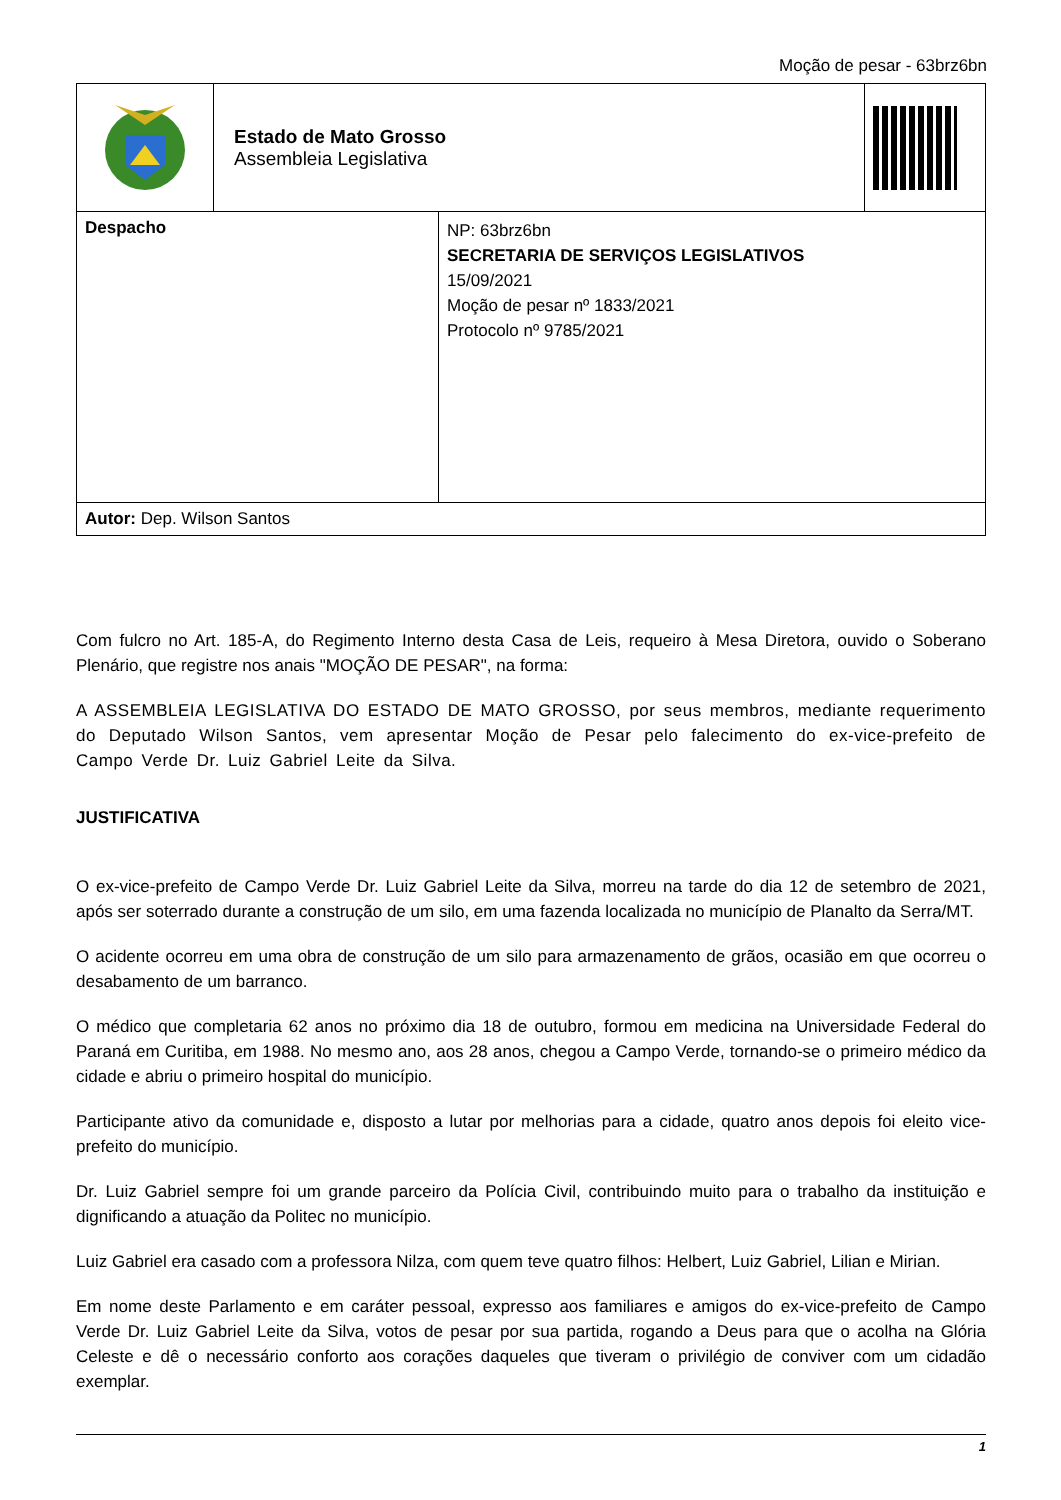Moção de pesar - 63brz6bn
| | Estado de Mato Grosso Assembleia Legislativa | |
| Despacho | NP: 63brz6bn SECRETARIA DE SERVIÇOS LEGISLATIVOS 15/09/2021 Moção de pesar nº 1833/2021 Protocolo nº 9785/2021 |
| Autor: Dep. Wilson Santos | |
Com fulcro no Art. 185-A, do Regimento Interno desta Casa de Leis, requeiro à Mesa Diretora, ouvido o Soberano Plenário, que registre nos anais "MOÇÃO DE PESAR", na forma:
A ASSEMBLEIA LEGISLATIVA DO ESTADO DE MATO GROSSO, por seus membros, mediante requerimento do Deputado Wilson Santos, vem apresentar Moção de Pesar pelo falecimento do ex-vice-prefeito de Campo Verde Dr. Luiz Gabriel Leite da Silva.
JUSTIFICATIVA
O ex-vice-prefeito de Campo Verde Dr. Luiz Gabriel Leite da Silva, morreu na tarde do dia 12 de setembro de 2021, após ser soterrado durante a construção de um silo, em uma fazenda localizada no município de Planalto da Serra/MT.
O acidente ocorreu em uma obra de construção de um silo para armazenamento de grãos, ocasião em que ocorreu o desabamento de um barranco.
O médico que completaria 62 anos no próximo dia 18 de outubro, formou em medicina na Universidade Federal do Paraná em Curitiba, em 1988. No mesmo ano, aos 28 anos, chegou a Campo Verde, tornando-se o primeiro médico da cidade e abriu o primeiro hospital do município.
Participante ativo da comunidade e, disposto a lutar por melhorias para a cidade, quatro anos depois foi eleito vice-prefeito do município.
Dr. Luiz Gabriel sempre foi um grande parceiro da Polícia Civil, contribuindo muito para o trabalho da instituição e dignificando a atuação da Politec no município.
Luiz Gabriel era casado com a professora Nilza, com quem teve quatro filhos: Helbert, Luiz Gabriel, Lilian e Mirian.
Em nome deste Parlamento e em caráter pessoal, expresso aos familiares e amigos do ex-vice-prefeito de Campo Verde Dr. Luiz Gabriel Leite da Silva, votos de pesar por sua partida, rogando a Deus para que o acolha na Glória Celeste e dê o necessário conforto aos corações daqueles que tiveram o privilégio de conviver com um cidadão exemplar.
1